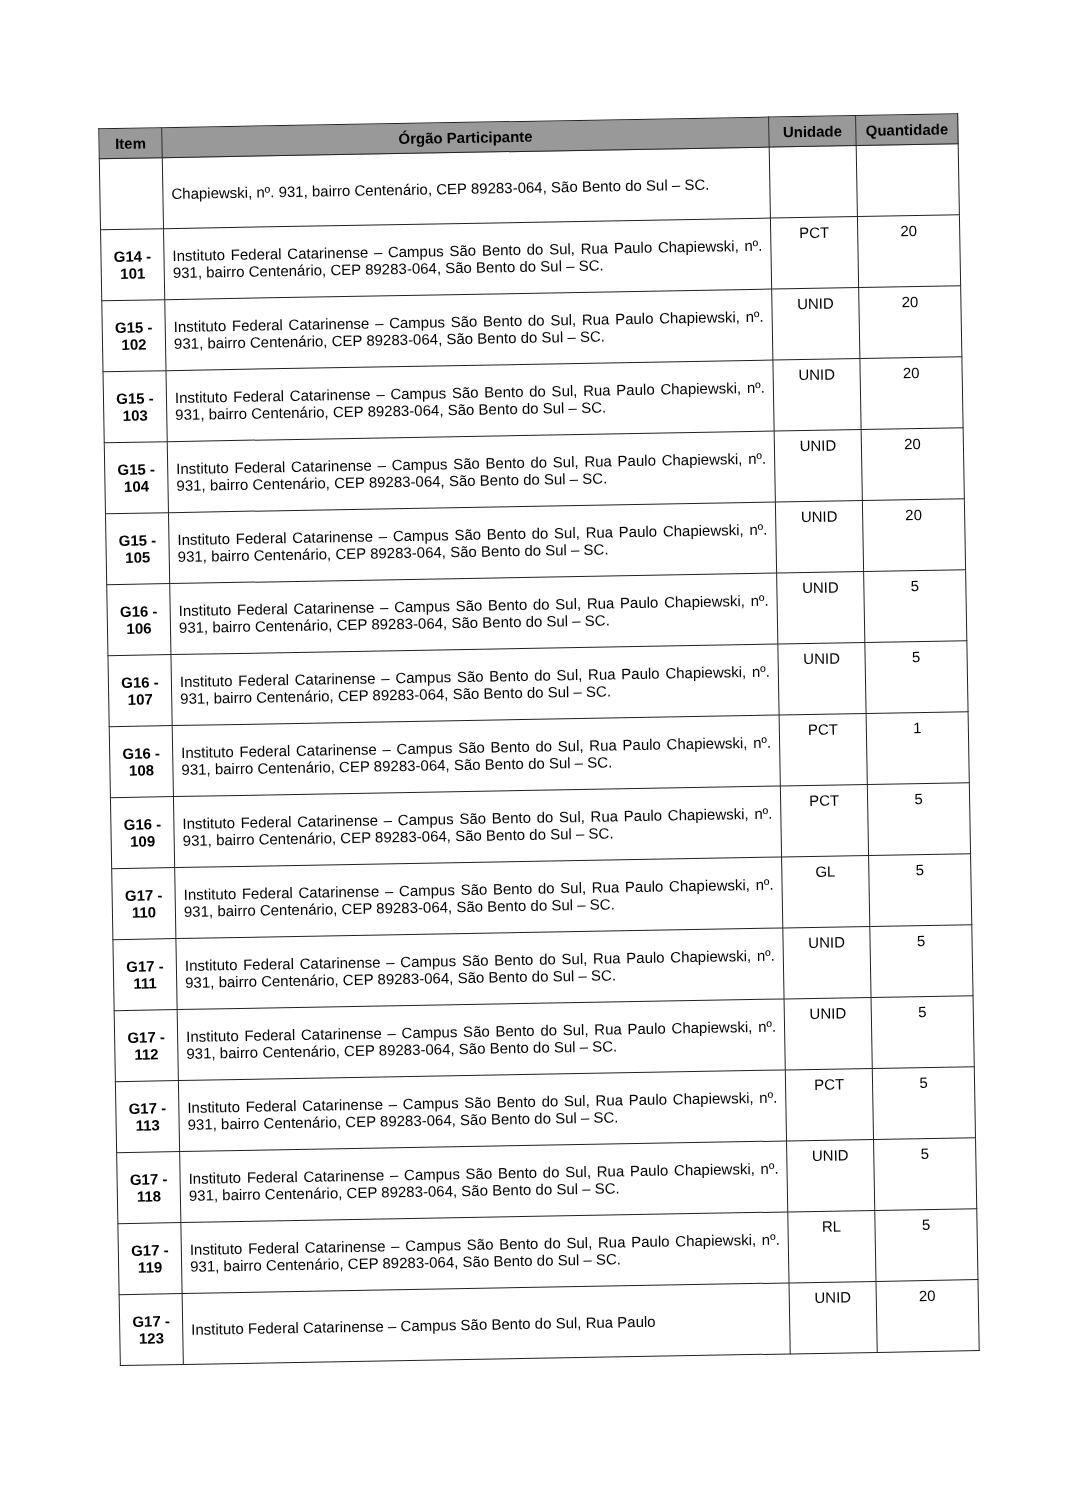| Item | Órgão Participante | Unidade | Quantidade |
| --- | --- | --- | --- |
| | Chapiewski, nº. 931, bairro Centenário, CEP 89283-064, São Bento do Sul – SC. | | |
| G14 - 101 | Instituto Federal Catarinense – Campus São Bento do Sul, Rua Paulo Chapiewski, nº. 931, bairro Centenário, CEP 89283-064, São Bento do Sul – SC. | PCT | 20 |
| G15 - 102 | Instituto Federal Catarinense – Campus São Bento do Sul, Rua Paulo Chapiewski, nº. 931, bairro Centenário, CEP 89283-064, São Bento do Sul – SC. | UNID | 20 |
| G15 - 103 | Instituto Federal Catarinense – Campus São Bento do Sul, Rua Paulo Chapiewski, nº. 931, bairro Centenário, CEP 89283-064, São Bento do Sul – SC. | UNID | 20 |
| G15 - 104 | Instituto Federal Catarinense – Campus São Bento do Sul, Rua Paulo Chapiewski, nº. 931, bairro Centenário, CEP 89283-064, São Bento do Sul – SC. | UNID | 20 |
| G15 - 105 | Instituto Federal Catarinense – Campus São Bento do Sul, Rua Paulo Chapiewski, nº. 931, bairro Centenário, CEP 89283-064, São Bento do Sul – SC. | UNID | 20 |
| G16 - 106 | Instituto Federal Catarinense – Campus São Bento do Sul, Rua Paulo Chapiewski, nº. 931, bairro Centenário, CEP 89283-064, São Bento do Sul – SC. | UNID | 5 |
| G16 - 107 | Instituto Federal Catarinense – Campus São Bento do Sul, Rua Paulo Chapiewski, nº. 931, bairro Centenário, CEP 89283-064, São Bento do Sul – SC. | UNID | 5 |
| G16 - 108 | Instituto Federal Catarinense – Campus São Bento do Sul, Rua Paulo Chapiewski, nº. 931, bairro Centenário, CEP 89283-064, São Bento do Sul – SC. | PCT | 1 |
| G16 - 109 | Instituto Federal Catarinense – Campus São Bento do Sul, Rua Paulo Chapiewski, nº. 931, bairro Centenário, CEP 89283-064, São Bento do Sul – SC. | PCT | 5 |
| G17 - 110 | Instituto Federal Catarinense – Campus São Bento do Sul, Rua Paulo Chapiewski, nº. 931, bairro Centenário, CEP 89283-064, São Bento do Sul – SC. | GL | 5 |
| G17 - 111 | Instituto Federal Catarinense – Campus São Bento do Sul, Rua Paulo Chapiewski, nº. 931, bairro Centenário, CEP 89283-064, São Bento do Sul – SC. | UNID | 5 |
| G17 - 112 | Instituto Federal Catarinense – Campus São Bento do Sul, Rua Paulo Chapiewski, nº. 931, bairro Centenário, CEP 89283-064, São Bento do Sul – SC. | UNID | 5 |
| G17 - 113 | Instituto Federal Catarinense – Campus São Bento do Sul, Rua Paulo Chapiewski, nº. 931, bairro Centenário, CEP 89283-064, São Bento do Sul – SC. | PCT | 5 |
| G17 - 118 | Instituto Federal Catarinense – Campus São Bento do Sul, Rua Paulo Chapiewski, nº. 931, bairro Centenário, CEP 89283-064, São Bento do Sul – SC. | UNID | 5 |
| G17 - 119 | Instituto Federal Catarinense – Campus São Bento do Sul, Rua Paulo Chapiewski, nº. 931, bairro Centenário, CEP 89283-064, São Bento do Sul – SC. | RL | 5 |
| G17 - 123 | Instituto Federal Catarinense – Campus São Bento do Sul, Rua Paulo | UNID | 20 |